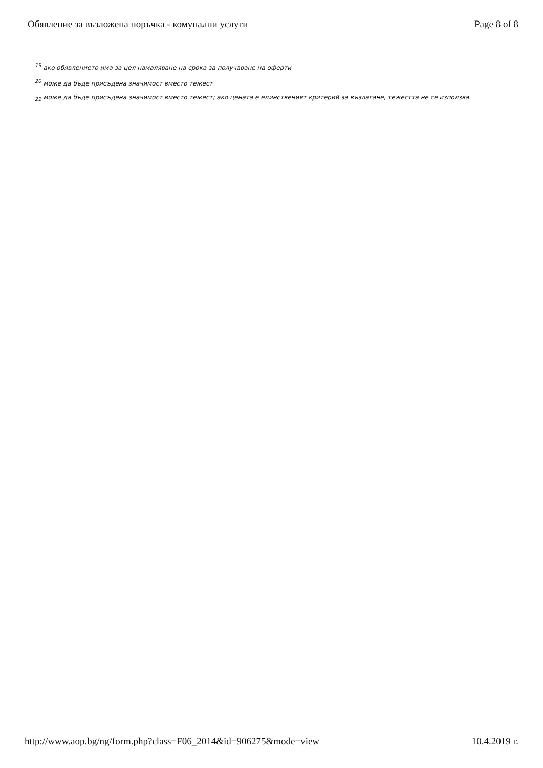Обявление за възложена поръчка - комунални услуги Page 8 of 8
<sup>19</sup> ако обявлението има за цел намаляване на срока за получаване на оферти
<sup>20</sup> може да бъде присъдена значимост вместо тежест
<sub>21</sub> може да бъде присъдена значимост вместо тежест; ако цената е единственият критерий за възлагане, тежестта не се използва
http://www.aop.bg/ng/form.php?class=F06_2014&id=906275&mode=view 10.4.2019 г.